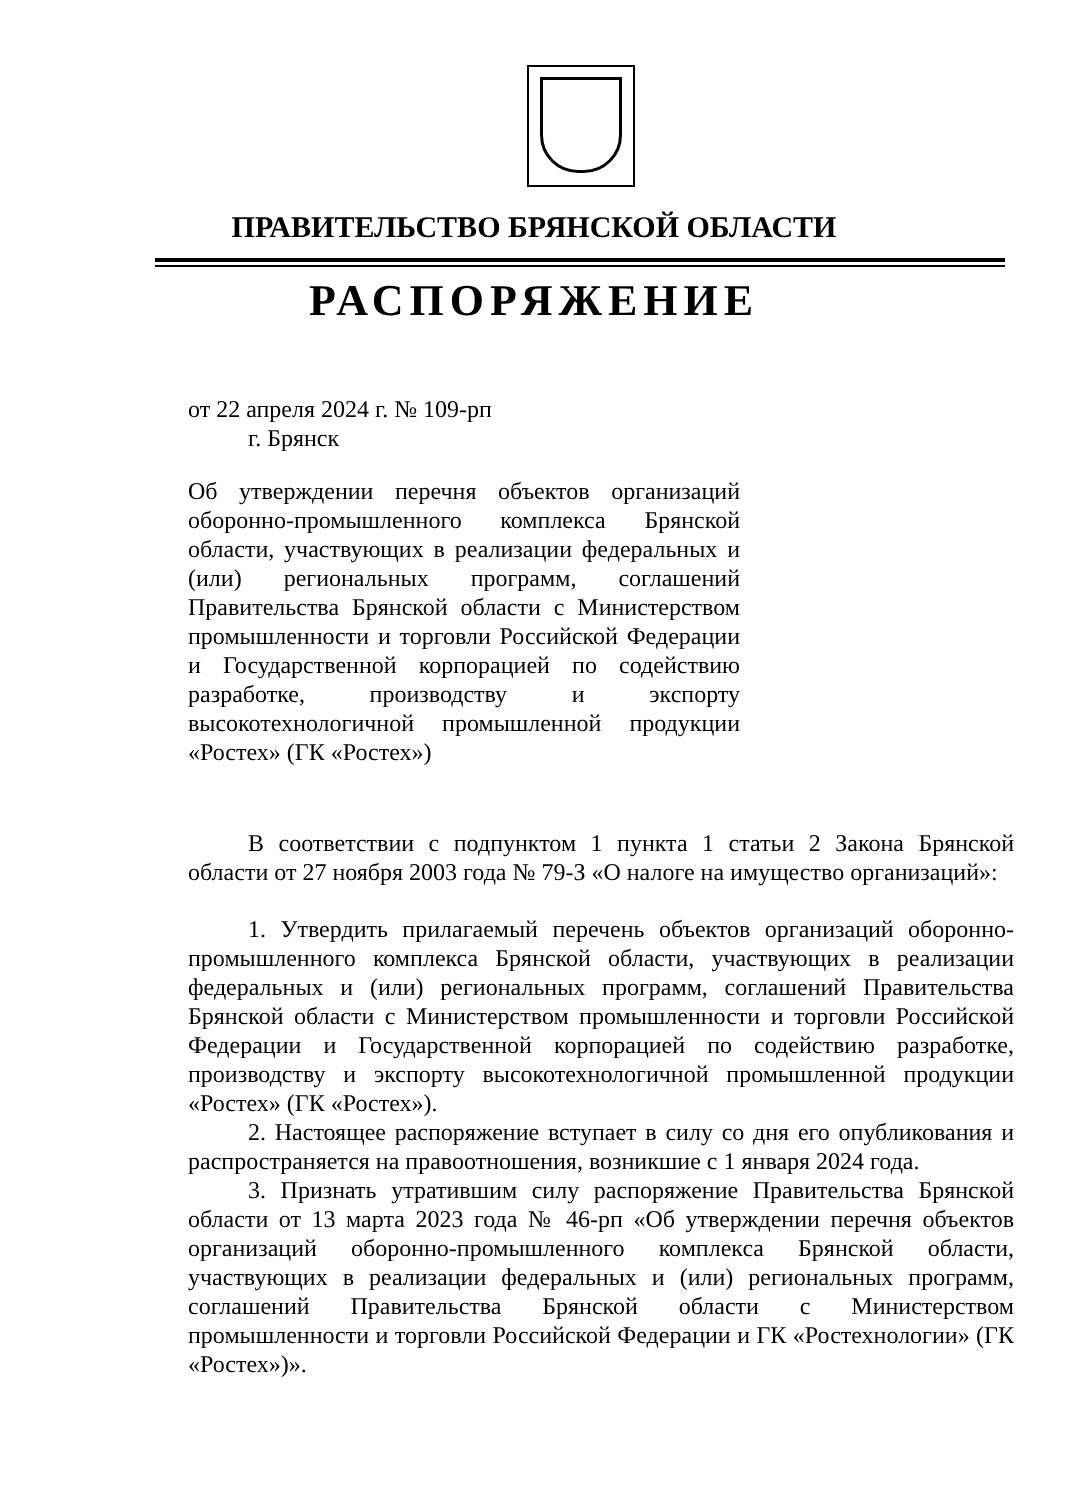ПРАВИТЕЛЬСТВО БРЯНСКОЙ ОБЛАСТИ
РАСПОРЯЖЕНИЕ
от 22 апреля 2024 г. № 109-рп
г. Брянск
Об утверждении перечня объектов организаций оборонно-промышленного комплекса Брянской области, участвующих в реализации федеральных и (или) региональных программ, соглашений Правительства Брянской области с Министерством промышленности и торговли Российской Федерации и Государственной корпорацией по содействию разработке, производству и экспорту высокотехнологичной промышленной продукции «Ростех» (ГК «Ростех»)
В соответствии с подпунктом 1 пункта 1 статьи 2 Закона Брянской области от 27 ноября 2003 года № 79-З «О налоге на имущество организаций»:
1. Утвердить прилагаемый перечень объектов организаций оборонно-промышленного комплекса Брянской области, участвующих в реализации федеральных и (или) региональных программ, соглашений Правительства Брянской области с Министерством промышленности и торговли Российской Федерации и Государственной корпорацией по содействию разработке, производству и экспорту высокотехнологичной промышленной продукции «Ростех» (ГК «Ростех»).
2. Настоящее распоряжение вступает в силу со дня его опубликования и распространяется на правоотношения, возникшие с 1 января 2024 года.
3. Признать утратившим силу распоряжение Правительства Брянской области от 13 марта 2023 года № 46-рп «Об утверждении перечня объектов организаций оборонно-промышленного комплекса Брянской области, участвующих в реализации федеральных и (или) региональных программ, соглашений Правительства Брянской области с Министерством промышленности и торговли Российской Федерации и ГК «Ростехнологии» (ГК «Ростех»)».